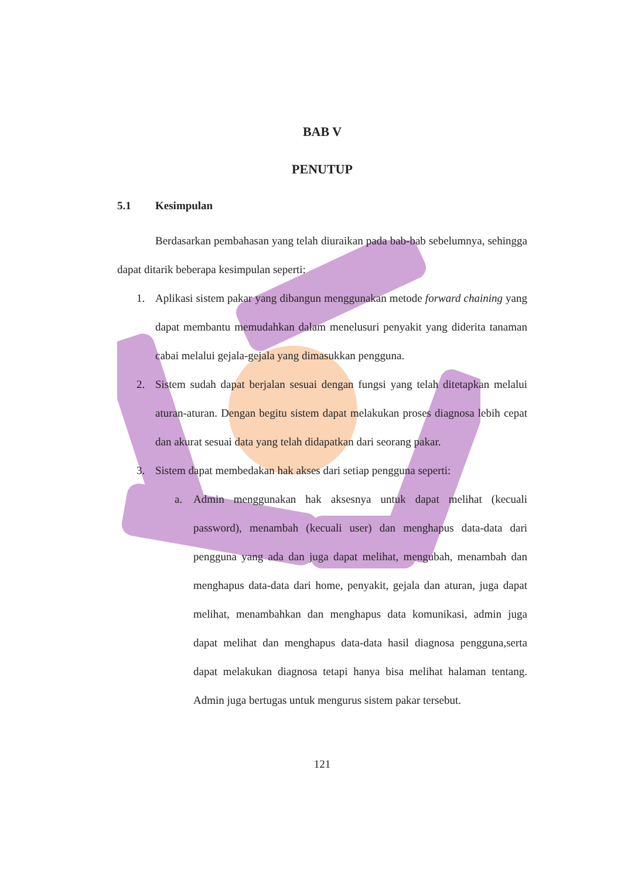BAB V
PENUTUP
5.1 Kesimpulan
Berdasarkan pembahasan yang telah diuraikan pada bab-bab sebelumnya, sehingga dapat ditarik beberapa kesimpulan seperti:
1. Aplikasi sistem pakar yang dibangun menggunakan metode forward chaining yang dapat membantu memudahkan dalam menelusuri penyakit yang diderita tanaman cabai melalui gejala-gejala yang dimasukkan pengguna.
2. Sistem sudah dapat berjalan sesuai dengan fungsi yang telah ditetapkan melalui aturan-aturan. Dengan begitu sistem dapat melakukan proses diagnosa lebih cepat dan akurat sesuai data yang telah didapatkan dari seorang pakar.
3. Sistem dapat membedakan hak akses dari setiap pengguna seperti:
a. Admin menggunakan hak aksesnya untuk dapat melihat (kecuali password), menambah (kecuali user) dan menghapus data-data dari pengguna yang ada dan juga dapat melihat, mengubah, menambah dan menghapus data-data dari home, penyakit, gejala dan aturan, juga dapat melihat, menambahkan dan menghapus data komunikasi, admin juga dapat melihat dan menghapus data-data hasil diagnosa pengguna,serta dapat melakukan diagnosa tetapi hanya bisa melihat halaman tentang. Admin juga bertugas untuk mengurus sistem pakar tersebut.
121